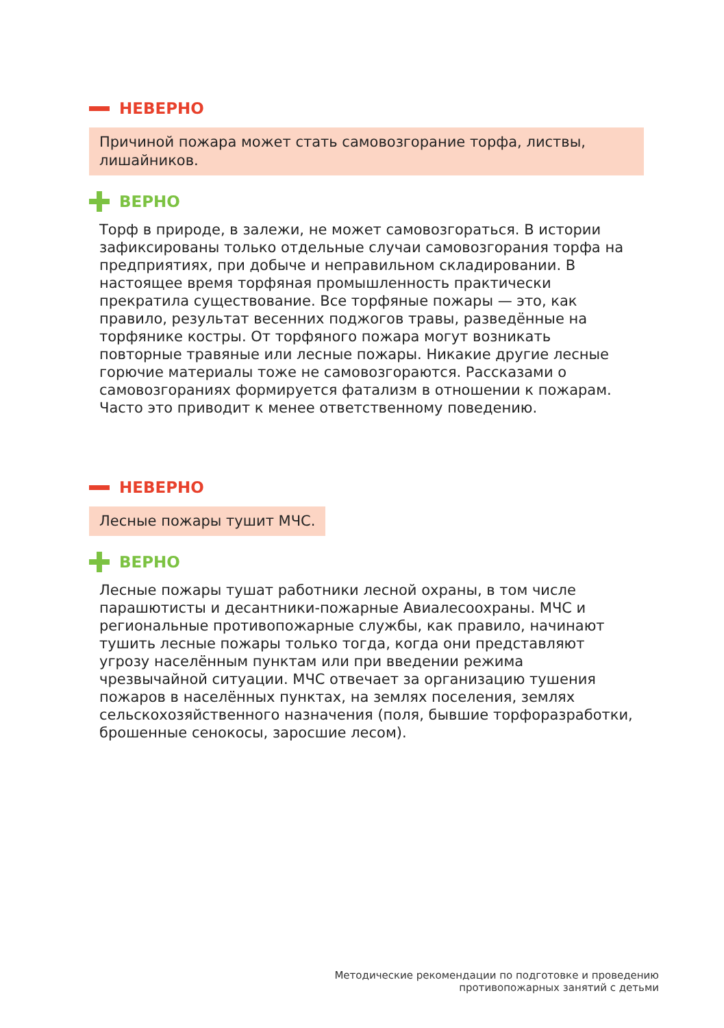НЕВЕРНО
Причиной пожара может стать самовозгорание торфа, листвы, лишайников.
ВЕРНО
Торф в природе, в залежи, не может самовозгораться. В истории зафиксированы только отдельные случаи самовозгорания торфа на предприятиях, при добыче и неправильном складировании. В настоящее время торфяная промышленность практически прекратила существование. Все торфяные пожары — это, как правило, результат весенних поджогов травы, разведённые на торфянике костры. От торфяного пожара могут возникать повторные травяные или лесные пожары. Никакие другие лесные горючие материалы тоже не самовозгораются. Рассказами о самовозгораниях формируется фатализм в отношении к пожарам. Часто это приводит к менее ответственному поведению.
НЕВЕРНО
Лесные пожары тушит МЧС.
ВЕРНО
Лесные пожары тушат работники лесной охраны, в том числе парашютисты и десантники-пожарные Авиалесоохраны. МЧС и региональные противопожарные службы, как правило, начинают тушить лесные пожары только тогда, когда они представляют угрозу населённым пунктам или при введении режима чрезвычайной ситуации. МЧС отвечает за организацию тушения пожаров в населённых пунктах, на землях поселения, землях сельскохозяйственного назначения (поля, бывшие торфоразработки, брошенные сенокосы, заросшие лесом).
Методические рекомендации по подготовке и проведению
противопожарных занятий с детьми